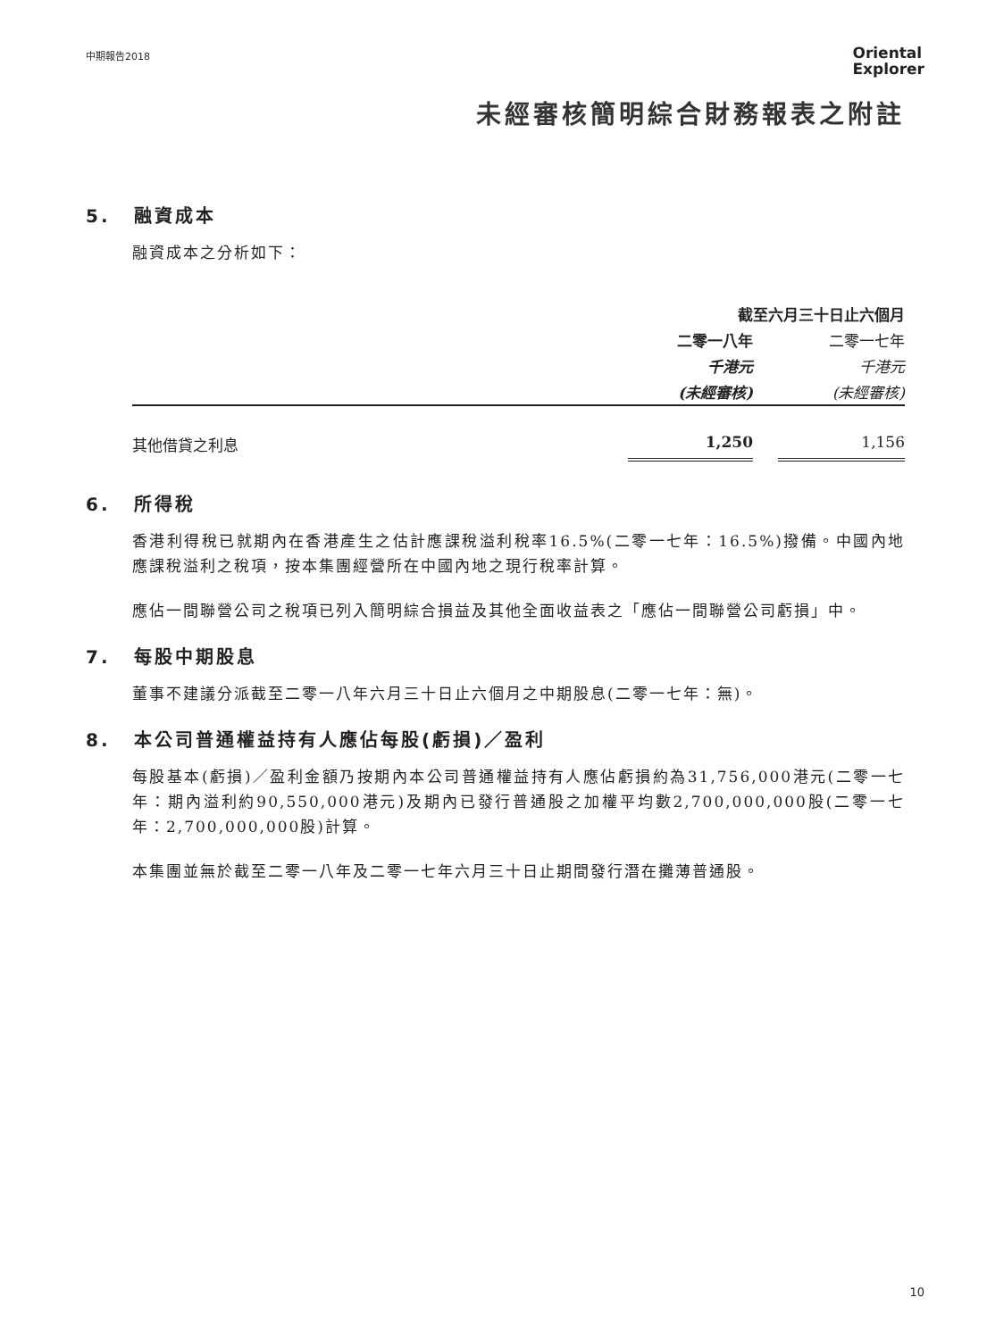中期報告2018
Oriental
Explorer
未經審核簡明綜合財務報表之附註
5. 融資成本
融資成本之分析如下：
| | 截至六月三十日止六個月 | |
| | 二零一八年 | 二零一七年 |
| | 千港元 | 千港元 |
| | (未經審核) | (未經審核) |
| 其他借貸之利息 | 1,250 | 1,156 |
6. 所得稅
香港利得稅已就期內在香港產生之估計應課稅溢利稅率16.5%(二零一七年：16.5%)撥備。中國內地應課稅溢利之稅項，按本集團經營所在中國內地之現行稅率計算。
應佔一間聯營公司之稅項已列入簡明綜合損益及其他全面收益表之「應佔一間聯營公司虧損」中。
7. 每股中期股息
董事不建議分派截至二零一八年六月三十日止六個月之中期股息(二零一七年：無)。
8. 本公司普通權益持有人應佔每股(虧損)／盈利
每股基本(虧損)／盈利金額乃按期內本公司普通權益持有人應佔虧損約為31,756,000港元(二零一七年：期內溢利約90,550,000港元)及期內已發行普通股之加權平均數2,700,000,000股(二零一七年：2,700,000,000股)計算。
本集團並無於截至二零一八年及二零一七年六月三十日止期間發行潛在攤薄普通股。
10